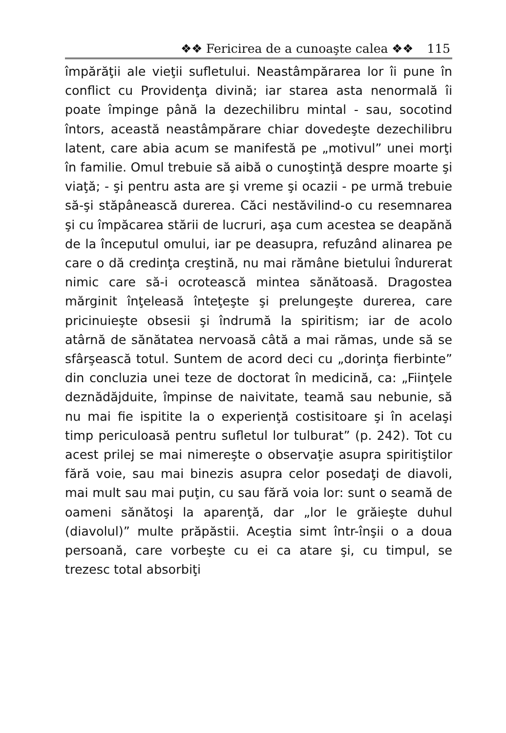❖❖ Fericirea de a cunoaşte calea ❖❖ 115
împărăţii ale vieţii sufletului. Neastâmpărarea lor îi pune în conflict cu Providenţa divină; iar starea asta nenormală îi poate împinge până la dezechilibru mintal - sau, socotind întors, această neastâmpărare chiar dovedeşte dezechilibru latent, care abia acum se manifestă pe „motivul” unei morţi în familie. Omul trebuie să aibă o cunoştinţă despre moarte şi viaţă; - şi pentru asta are şi vreme şi ocazii - pe urmă trebuie să-şi stăpânească durerea. Căci nestăvilind-o cu resemnarea şi cu împăcarea stării de lucruri, aşa cum acestea se deapănă de la începutul omului, iar pe deasupra, refuzând alinarea pe care o dă credinţa creştină, nu mai rămâne bietului îndurerat nimic care să-i ocrotească mintea sănătoasă. Dragostea mărginit înţeleasă înteţeşte şi prelungeşte durerea, care pricinuieşte obsesii şi îndrumă la spiritism; iar de acolo atârnă de sănătatea nervoasă câtă a mai rămas, unde să se sfârşească totul. Suntem de acord deci cu „dorinţa fierbinte” din concluzia unei teze de doctorat în medicină, ca: „Fiinţele deznădăjduite, împinse de naivitate, teamă sau nebunie, să nu mai fie ispitite la o experienţă costisitoare şi în acelaşi timp periculoasă pentru sufletul lor tulburat” (p. 242). Tot cu acest prilej se mai nimereşte o observaţie asupra spiritiştilor fără voie, sau mai binezis asupra celor posedaţi de diavoli, mai mult sau mai puţin, cu sau fără voia lor: sunt o seamă de oameni sănătoşi la aparenţă, dar „lor le grăieşte duhul (diavolul)” multe prăpăstii. Aceştia simt într-înşii o a doua persoană, care vorbeşte cu ei ca atare şi, cu timpul, se trezesc total absorbiţi